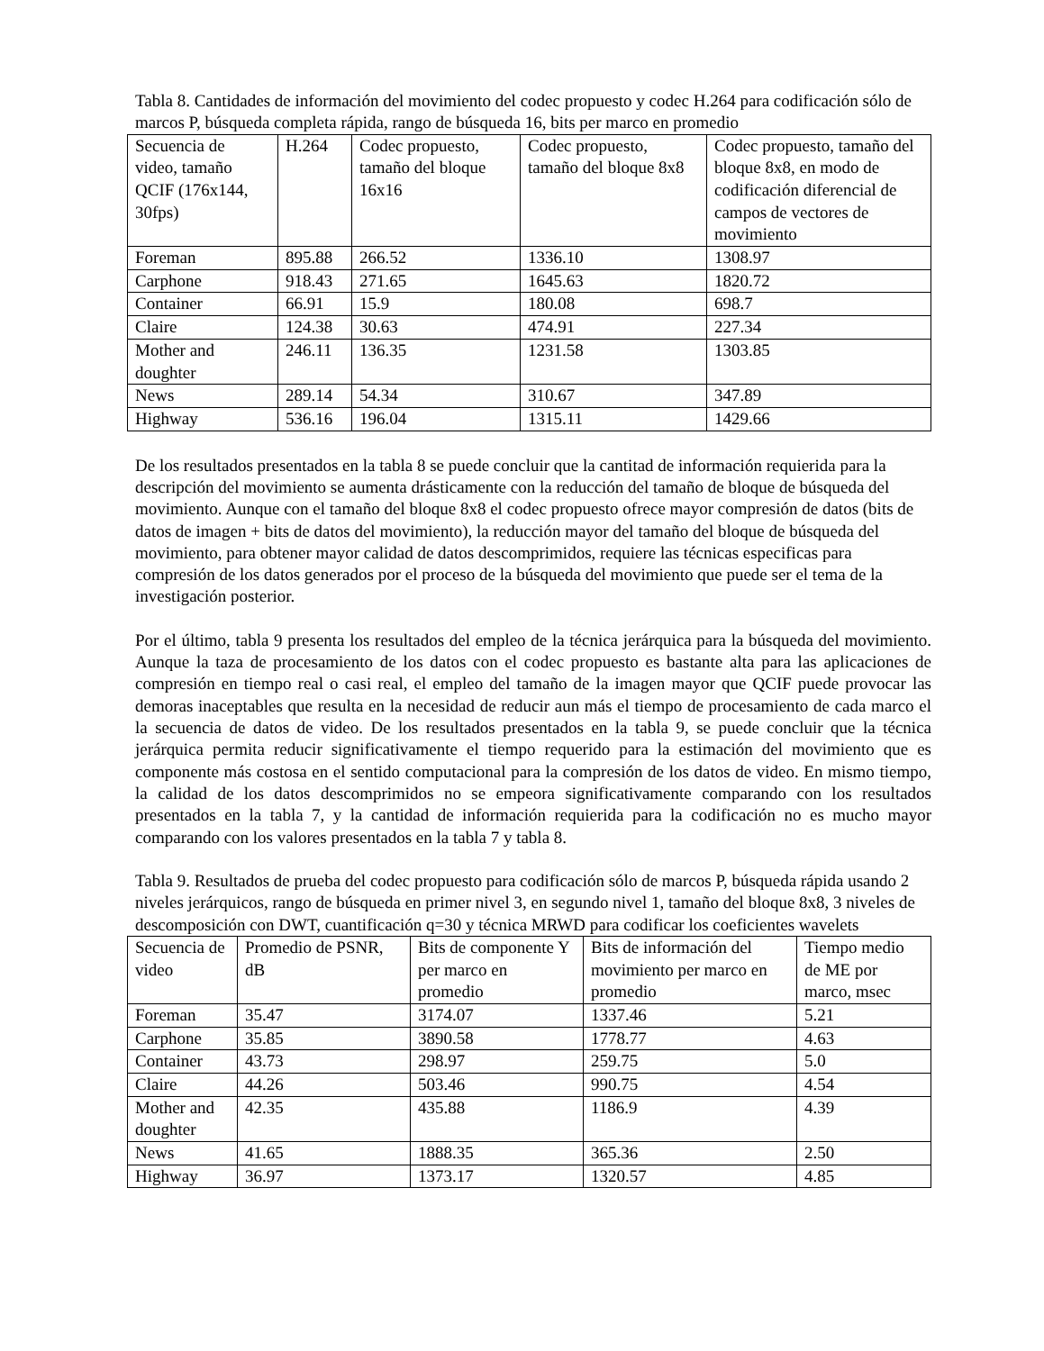Tabla 8. Cantidades de información del movimiento del codec propuesto y codec H.264 para codificación sólo de marcos P, búsqueda completa rápida, rango de búsqueda 16, bits per marco en promedio
| Secuencia de video, tamaño QCIF (176x144, 30fps) | H.264 | Codec propuesto, tamaño del bloque 16x16 | Codec propuesto, tamaño del bloque 8x8 | Codec propuesto, tamaño del bloque 8x8, en modo de codificación diferencial de campos de vectores de movimiento |
| Foreman | 895.88 | 266.52 | 1336.10 | 1308.97 |
| Carphone | 918.43 | 271.65 | 1645.63 | 1820.72 |
| Container | 66.91 | 15.9 | 180.08 | 698.7 |
| Claire | 124.38 | 30.63 | 474.91 | 227.34 |
| Mother and doughter | 246.11 | 136.35 | 1231.58 | 1303.85 |
| News | 289.14 | 54.34 | 310.67 | 347.89 |
| Highway | 536.16 | 196.04 | 1315.11 | 1429.66 |
De los resultados presentados en la tabla 8 se puede concluir que la cantitad de información requierida para la descripción del movimiento se aumenta drásticamente con la reducción del tamaño de bloque de búsqueda del movimiento. Aunque con el tamaño del bloque 8x8 el codec propuesto ofrece mayor compresión de datos (bits de datos de imagen + bits de datos del movimiento), la reducción mayor del tamaño del bloque de búsqueda del movimiento, para obtener mayor calidad de datos descomprimidos, requiere las técnicas especificas para compresión de los datos generados por el proceso de la búsqueda del movimiento que puede ser el tema de la investigación posterior.
Por el último, tabla 9 presenta los resultados del empleo de la técnica jerárquica para la búsqueda del movimiento. Aunque la taza de procesamiento de los datos con el codec propuesto es bastante alta para las aplicaciones de compresión en tiempo real o casi real, el empleo del tamaño de la imagen mayor que QCIF puede provocar las demoras inaceptables que resulta en la necesidad de reducir aun más el tiempo de procesamiento de cada marco el la secuencia de datos de video. De los resultados presentados en la tabla 9, se puede concluir que la técnica jerárquica permita reducir significativamente el tiempo requerido para la estimación del movimiento que es componente más costosa en el sentido computacional para la compresión de los datos de video. En mismo tiempo, la calidad de los datos descomprimidos no se empeora significativamente comparando con los resultados presentados en la tabla 7, y la cantidad de información requierida para la codificación no es mucho mayor comparando con los valores presentados en la tabla 7 y tabla 8.
Tabla 9. Resultados de prueba del codec propuesto para codificación sólo de marcos P, búsqueda rápida usando 2 niveles jerárquicos, rango de búsqueda en primer nivel 3, en segundo nivel 1, tamaño del bloque 8x8, 3 niveles de descomposición con DWT, cuantificación q=30 y técnica MRWD para codificar los coeficientes wavelets
| Secuencia de video | Promedio de PSNR, dB | Bits de componente Y per marco en promedio | Bits de información del movimiento per marco en promedio | Tiempo medio de ME por marco, msec |
| Foreman | 35.47 | 3174.07 | 1337.46 | 5.21 |
| Carphone | 35.85 | 3890.58 | 1778.77 | 4.63 |
| Container | 43.73 | 298.97 | 259.75 | 5.0 |
| Claire | 44.26 | 503.46 | 990.75 | 4.54 |
| Mother and doughter | 42.35 | 435.88 | 1186.9 | 4.39 |
| News | 41.65 | 1888.35 | 365.36 | 2.50 |
| Highway | 36.97 | 1373.17 | 1320.57 | 4.85 |